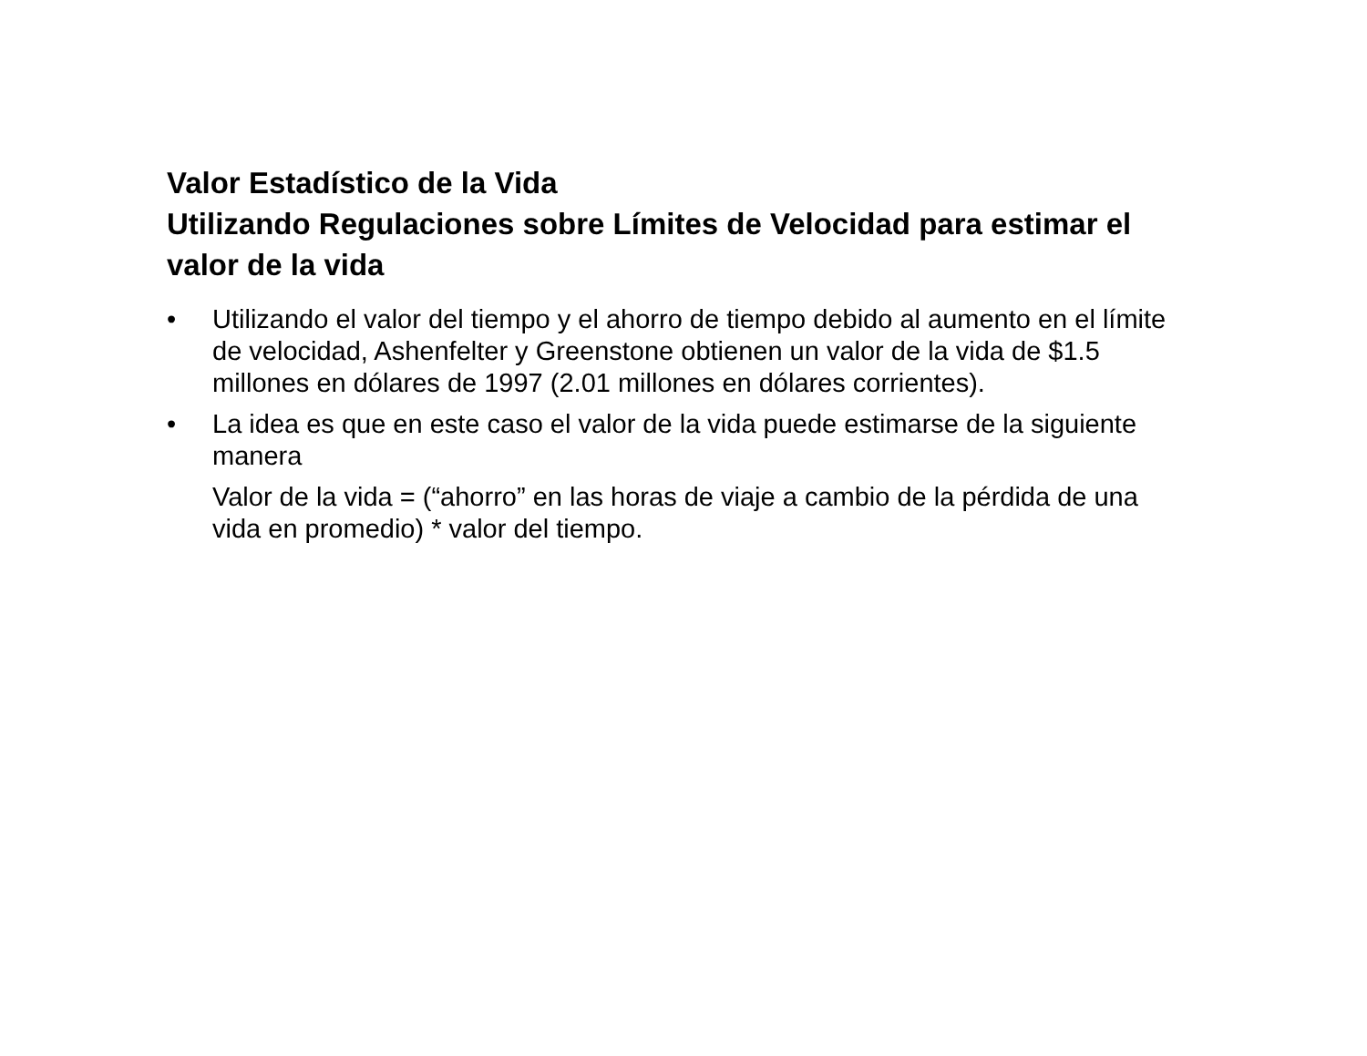Valor Estadístico de la Vida
Utilizando Regulaciones sobre Límites de Velocidad para estimar el valor de la vida
• Utilizando el valor del tiempo y el ahorro de tiempo debido al aumento en el límite de velocidad, Ashenfelter y Greenstone obtienen un valor de la vida de $1.5 millones en dólares de 1997 (2.01 millones en dólares corrientes).
• La idea es que en este caso el valor de la vida puede estimarse de la siguiente manera
Valor de la vida = (“ahorro” en las horas de viaje a cambio de la pérdida de una vida en promedio) * valor del tiempo.